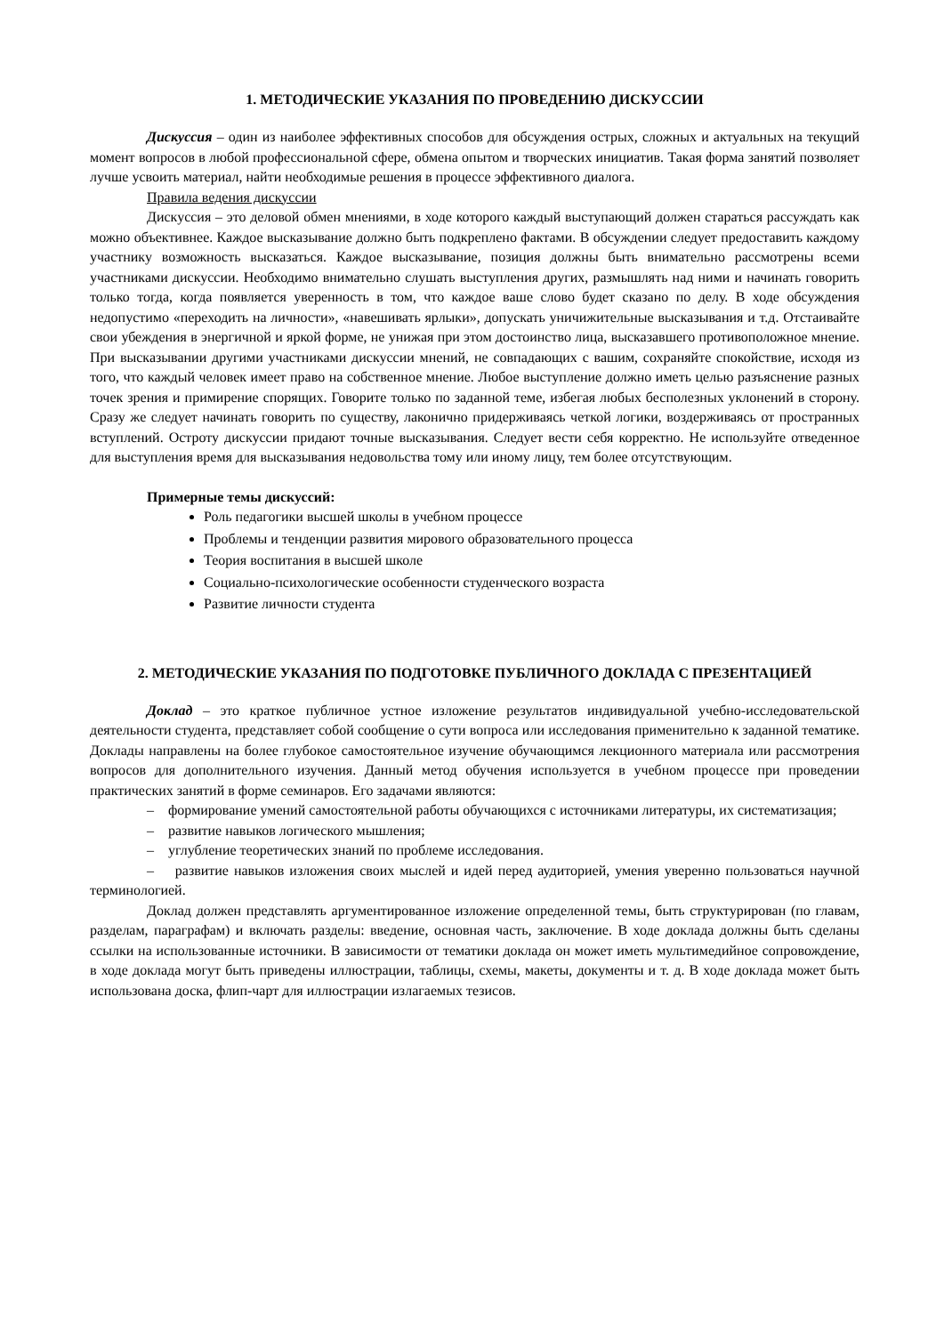1. МЕТОДИЧЕСКИЕ УКАЗАНИЯ ПО ПРОВЕДЕНИЮ ДИСКУССИИ
Дискуссия – один из наиболее эффективных способов для обсуждения острых, сложных и актуальных на текущий момент вопросов в любой профессиональной сфере, обмена опытом и творческих инициатив. Такая форма занятий позволяет лучше усвоить материал, найти необходимые решения в процессе эффективного диалога.
Правила ведения дискуссии
Дискуссия – это деловой обмен мнениями, в ходе которого каждый выступающий должен стараться рассуждать как можно объективнее. Каждое высказывание должно быть подкреплено фактами. В обсуждении следует предоставить каждому участнику возможность высказаться. Каждое высказывание, позиция должны быть внимательно рассмотрены всеми участниками дискуссии. Необходимо внимательно слушать выступления других, размышлять над ними и начинать говорить только тогда, когда появляется уверенность в том, что каждое ваше слово будет сказано по делу. В ходе обсуждения недопустимо «переходить на личности», «навешивать ярлыки», допускать уничижительные высказывания и т.д. Отстаивайте свои убеждения в энергичной и яркой форме, не унижая при этом достоинство лица, высказавшего противоположное мнение. При высказывании другими участниками дискуссии мнений, не совпадающих с вашим, сохраняйте спокойствие, исходя из того, что каждый человек имеет право на собственное мнение. Любое выступление должно иметь целью разъяснение разных точек зрения и примирение спорящих. Говорите только по заданной теме, избегая любых бесполезных уклонений в сторону. Сразу же следует начинать говорить по существу, лаконично придерживаясь четкой логики, воздерживаясь от пространных вступлений. Остроту дискуссии придают точные высказывания. Следует вести себя корректно. Не используйте отведенное для выступления время для высказывания недовольства тому или иному лицу, тем более отсутствующим.
Примерные темы дискуссий:
Роль педагогики высшей школы в учебном процессе
Проблемы и тенденции развития мирового образовательного процесса
Теория воспитания в высшей школе
Социально-психологические особенности студенческого возраста
Развитие личности студента
2. МЕТОДИЧЕСКИЕ УКАЗАНИЯ ПО ПОДГОТОВКЕ ПУБЛИЧНОГО ДОКЛАДА С ПРЕЗЕНТАЦИЕЙ
Доклад – это краткое публичное устное изложение результатов индивидуальной учебно-исследовательской деятельности студента, представляет собой сообщение о сути вопроса или исследования применительно к заданной тематике. Доклады направлены на более глубокое самостоятельное изучение обучающимся лекционного материала или рассмотрения вопросов для дополнительного изучения. Данный метод обучения используется в учебном процессе при проведении практических занятий в форме семинаров. Его задачами являются:
– формирование умений самостоятельной работы обучающихся с источниками литературы, их систематизация;
– развитие навыков логического мышления;
– углубление теоретических знаний по проблеме исследования.
– развитие навыков изложения своих мыслей и идей перед аудиторией, умения уверенно пользоваться научной терминологией.
Доклад должен представлять аргументированное изложение определенной темы, быть структурирован (по главам, разделам, параграфам) и включать разделы: введение, основная часть, заключение. В ходе доклада должны быть сделаны ссылки на использованные источники. В зависимости от тематики доклада он может иметь мультимедийное сопровождение, в ходе доклада могут быть приведены иллюстрации, таблицы, схемы, макеты, документы и т. д. В ходе доклада может быть использована доска, флип-чарт для иллюстрации излагаемых тезисов.